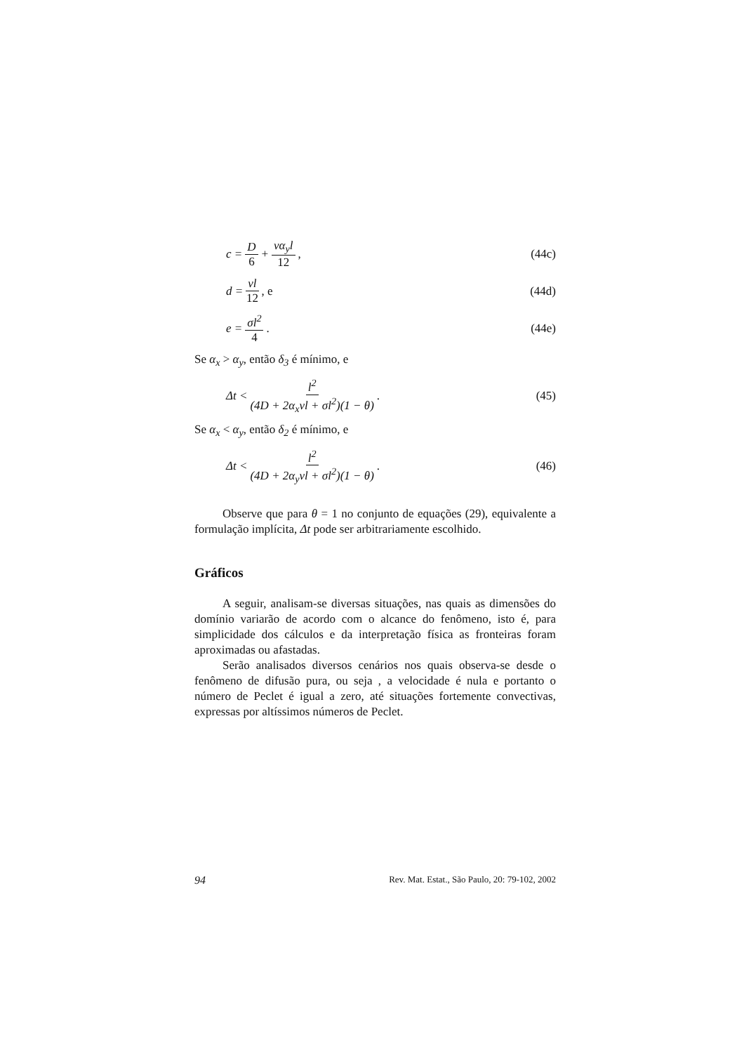c = D 6 + vα<sub>y</sub>l 12, (44c)
d = vl 12, e (44d)
e = σl<sup>2</sup> 4. (44e)
Se α<sub>x</sub> > α<sub>y</sub>, então δ<sub>3</sub> é mínimo, e
Δt < l<sup>2</sup> (4D + 2α<sub>x</sub>vl + σl<sup>2</sup>)(1 − θ). (45)
Se α<sub>x</sub> < α<sub>y</sub>, então δ<sub>2</sub> é mínimo, e
Δt < l<sup>2</sup> (4D + 2α<sub>y</sub>vl + σl<sup>2</sup>)(1 − θ). (46)
Observe que para θ = 1 no conjunto de equações (29), equivalente a formulação implícita, Δt pode ser arbitrariamente escolhido.
Gráficos
A seguir, analisam-se diversas situações, nas quais as dimensões do domínio variarão de acordo com o alcance do fenômeno, isto é, para simplicidade dos cálculos e da interpretação física as fronteiras foram aproximadas ou afastadas.
Serão analisados diversos cenários nos quais observa-se desde o fenômeno de difusão pura, ou seja , a velocidade é nula e portanto o número de Peclet é igual a zero, até situações fortemente convectivas, expressas por altíssimos números de Peclet.
94 Rev. Mat. Estat., São Paulo, 20: 79-102, 2002